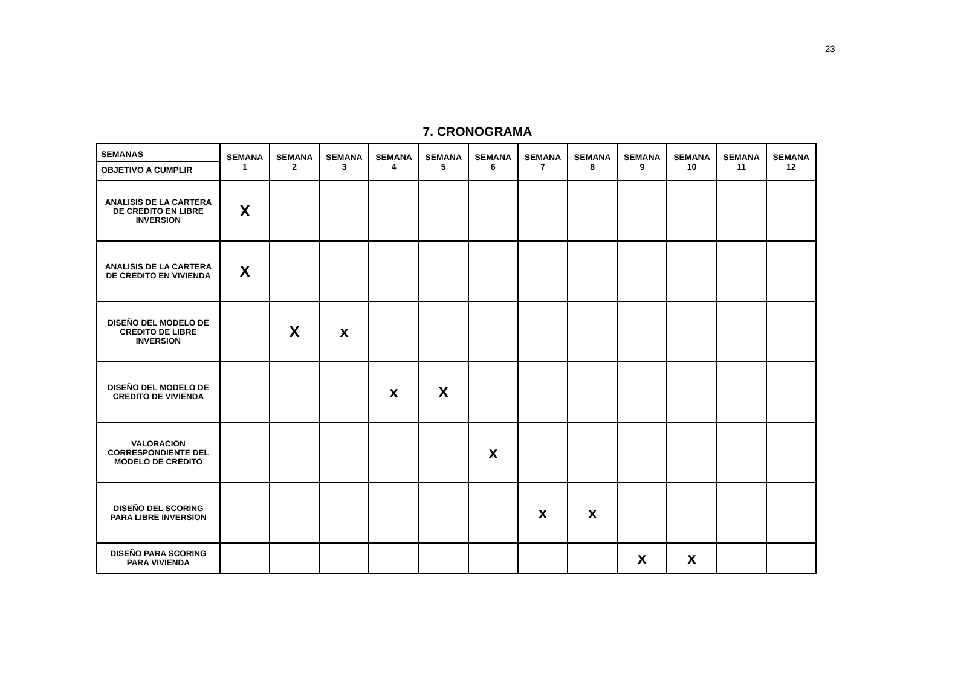23
7. CRONOGRAMA
| SEMANAS OBJETIVO A CUMPLIR | SEMANA 1 | SEMANA 2 | SEMANA 3 | SEMANA 4 | SEMANA 5 | SEMANA 6 | SEMANA 7 | SEMANA 8 | SEMANA 9 | SEMANA 10 | SEMANA 11 | SEMANA 12 |
| --- | --- | --- | --- | --- | --- | --- | --- | --- | --- | --- | --- | --- |
| ANALISIS DE LA CARTERA DE CREDITO EN LIBRE INVERSION | X | | | | | | | | | | | |
| ANALISIS DE LA CARTERA DE CREDITO EN VIVIENDA | X | | | | | | | | | | | |
| DISEÑO DEL MODELO DE CREDITO DE LIBRE INVERSION | | X | x | | | | | | | | | |
| DISEÑO DEL MODELO DE CREDITO DE VIVIENDA | | | | x | X | | | | | | | |
| VALORACION CORRESPONDIENTE DEL MODELO DE CREDITO | | | | | | x | | | | | | |
| DISEÑO DEL SCORING PARA LIBRE INVERSION | | | | | | | x | x | | | | |
| DISEÑO PARA SCORING PARA VIVIENDA | | | | | | | | | x | x | | |